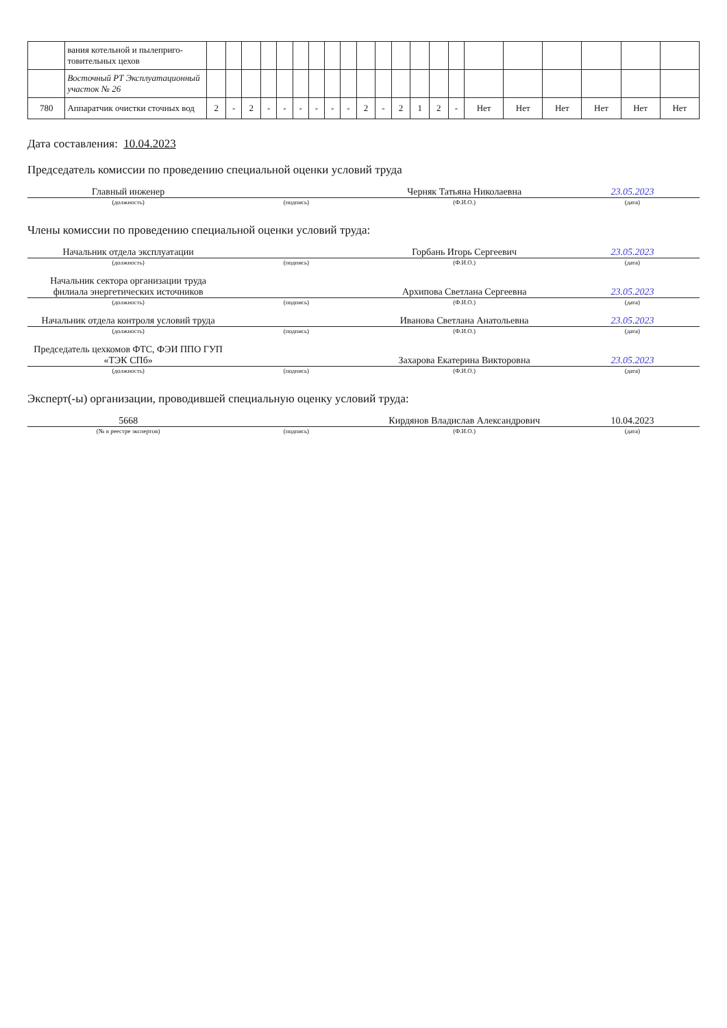| | вания котельной и пылеприго-товительных цехов | | | | | | | | | | | | | | | | | | | | | |
| | Восточный РТ Эксплуатационный участок № 26 | | | | | | | | | | | | | | | | | | | | | |
| 780 | Аппаратчик очистки сточных вод | 2 | - | 2 | - | - | - | - | - | - | 2 | - | 2 | 1 | 2 | - | Нет | Нет | Нет | Нет | Нет | Нет |
Дата составления: 10.04.2023
Председатель комиссии по проведению специальной оценки условий труда
| Главный инженер | | Черняк Татьяна Николаевна | 23.05.2023 |
| (должность) | (подпись) | (Ф.И.О.) | (дата) |
Члены комиссии по проведению специальной оценки условий труда:
| Начальник отдела эксплуатации | | Горбань Игорь Сергеевич | 23.05.2023 |
| (должность) | (подпись) | (Ф.И.О.) | (дата) |
| Начальник сектора организации труда филиала энергетических источников | | Архипова Светлана Сергеевна | 23.05.2023 |
| (должность) | (подпись) | (Ф.И.О.) | (дата) |
| Начальник отдела контроля условий труда | | Иванова Светлана Анатольевна | 23.05.2023 |
| (должность) | (подпись) | (Ф.И.О.) | (дата) |
| Председатель цехкомов ФТС, ФЭИ ППО ГУП «ТЭК СПб» | | Захарова Екатерина Викторовна | 23.05.2023 |
| (должность) | (подпись) | (Ф.И.О.) | (дата) |
Эксперт(-ы) организации, проводившей специальную оценку условий труда:
| 5668 | | Кирдянов Владислав Александрович | 10.04.2023 |
| (№ в реестре экспертов) | (подпись) | (Ф.И.О.) | (дата) |